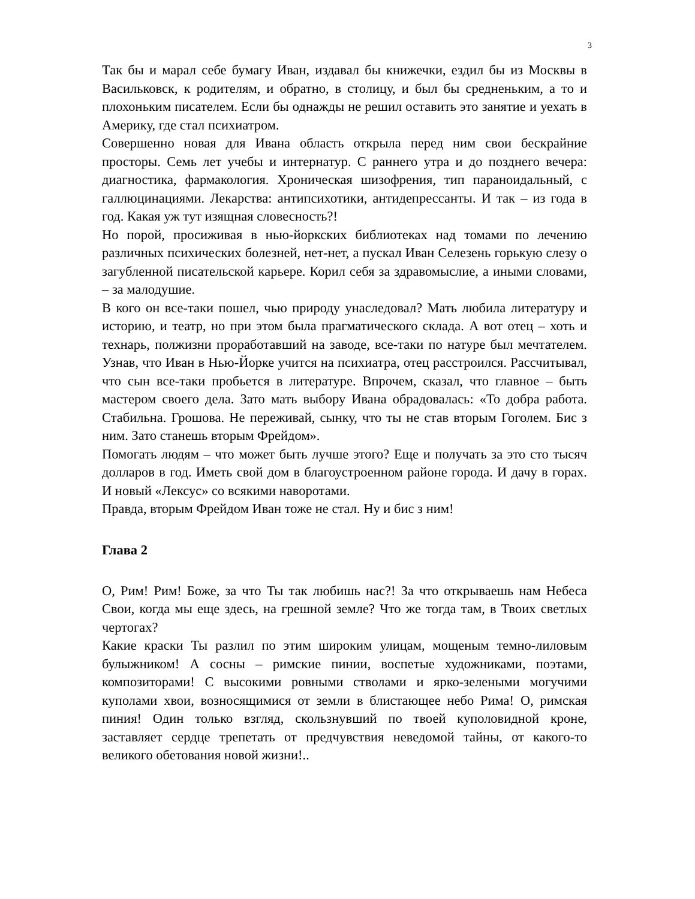3
Так бы и марал себе бумагу Иван, издавал бы книжечки, ездил бы из Москвы в Васильковск, к родителям, и обратно, в столицу, и был бы средненьким, а то и плохоньким писателем. Если бы однажды не решил оставить это занятие и уехать в Америку, где стал психиатром.
Совершенно новая для Ивана область открыла перед ним свои бескрайние просторы. Семь лет учебы и интернатур. С раннего утра и до позднего вечера: диагностика, фармакология. Хроническая шизофрения, тип параноидальный, с галлюцинациями. Лекарства: антипсихотики, антидепрессанты. И так – из года в год. Какая уж тут изящная словесность?!
Но порой, просиживая в нью-йоркских библиотеках над томами по лечению различных психических болезней, нет-нет, а пускал Иван Селезень горькую слезу о загубленной писательской карьере. Корил себя за здравомыслие, а иными словами, – за малодушие.
В кого он все-таки пошел, чью природу унаследовал? Мать любила литературу и историю, и театр, но при этом была прагматического склада. А вот отец – хоть и технарь, полжизни проработавший на заводе, все-таки по натуре был мечтателем. Узнав, что Иван в Нью-Йорке учится на психиатра, отец расстроился. Рассчитывал, что сын все-таки пробьется в литературе. Впрочем, сказал, что главное – быть мастером своего дела. Зато мать выбору Ивана обрадовалась: «То добра работа. Стабильна. Грошова. Не переживай, сынку, что ты не став вторым Гоголем. Бис з ним. Зато станешь вторым Фрейдом».
Помогать людям – что может быть лучше этого? Еще и получать за это сто тысяч долларов в год. Иметь свой дом в благоустроенном районе города. И дачу в горах. И новый «Лексус» со всякими наворотами.
Правда, вторым Фрейдом Иван тоже не стал. Ну и бис з ним!
Глава 2
О, Рим! Рим! Боже, за что Ты так любишь нас?! За что открываешь нам Небеса Свои, когда мы еще здесь, на грешной земле? Что же тогда там, в Твоих светлых чертогах?
Какие краски Ты разлил по этим широким улицам, мощеным темно-лиловым булыжником! А сосны – римские пинии, воспетые художниками, поэтами, композиторами! С высокими ровными стволами и ярко-зелеными могучими куполами хвои, возносящимися от земли в блистающее небо Рима! О, римская пиния! Один только взгляд, скользнувший по твоей куполовидной кроне, заставляет сердце трепетать от предчувствия неведомой тайны, от какого-то великого обетования новой жизни!..